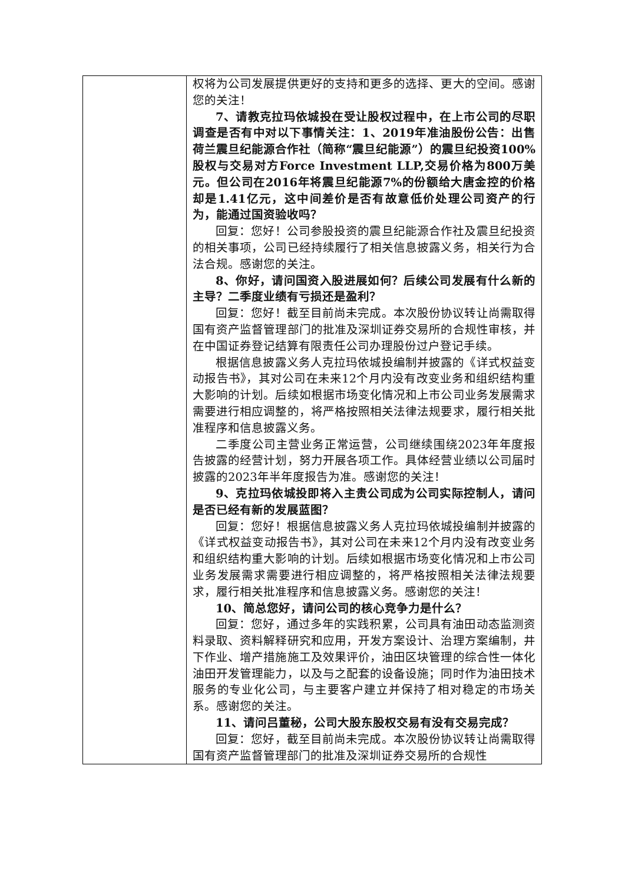| | 权将为公司发展提供更好的支持和更多的选择、更大的空间。感谢您的关注！ 7、请教克拉玛依城投在受让股权过程中，在上市公司的尽职调查是否有中对以下事情关注：1、2019年准油股份公告：出售荷兰震旦纪能源合作社（简称“震旦纪能源”）的震旦纪投资100%股权与交易对方Force Investment LLP,交易价格为800万美元。但公司在2016年将震旦纪能源7%的份额给大唐金控的价格却是1.41亿元，这中间差价是否有故意低价处理公司资产的行为，能通过国资验收吗？ 回复：您好！公司参股投资的震旦纪能源合作社及震旦纪投资的相关事项，公司已经持续履行了相关信息披露义务，相关行为合法合规。感谢您的关注。 8、你好，请问国资入股进展如何？后续公司发展有什么新的主导？二季度业绩有亏损还是盈利？ 回复：您好！截至目前尚未完成。本次股份协议转让尚需取得国有资产监督管理部门的批准及深圳证券交易所的合规性审核，并在中国证券登记结算有限责任公司办理股份过户登记手续。 根据信息披露义务人克拉玛依城投编制并披露的《详式权益变动报告书》，其对公司在未来12个月内没有改变业务和组织结构重大影响的计划。后续如根据市场变化情况和上市公司业务发展需求需要进行相应调整的，将严格按照相关法律法规要求，履行相关批准程序和信息披露义务。 二季度公司主营业务正常运营，公司继续围绕2023年年度报告披露的经营计划，努力开展各项工作。具体经营业绩以公司届时披露的2023年半年度报告为准。感谢您的关注！ 9、克拉玛依城投即将入主贵公司成为公司实际控制人，请问是否已经有新的发展蓝图？ 回复：您好！根据信息披露义务人克拉玛依城投编制并披露的《详式权益变动报告书》，其对公司在未来12个月内没有改变业务和组织结构重大影响的计划。后续如根据市场变化情况和上市公司业务发展需求需要进行相应调整的，将严格按照相关法律法规要求，履行相关批准程序和信息披露义务。感谢您的关注！ 10、简总您好，请问公司的核心竞争力是什么？ 回复：您好，通过多年的实践积累，公司具有油田动态监测资料录取、资料解释研究和应用，开发方案设计、治理方案编制，井下作业、增产措施施工及效果评价，油田区块管理的综合性一体化油田开发管理能力，以及与之配套的设备设施；同时作为油田技术服务的专业化公司，与主要客户建立并保持了相对稳定的市场关系。感谢您的关注。 11、请问吕董秘，公司大股东股权交易有没有交易完成？ 回复：您好，截至目前尚未完成。本次股份协议转让尚需取得国有资产监督管理部门的批准及深圳证券交易所的合规性 |